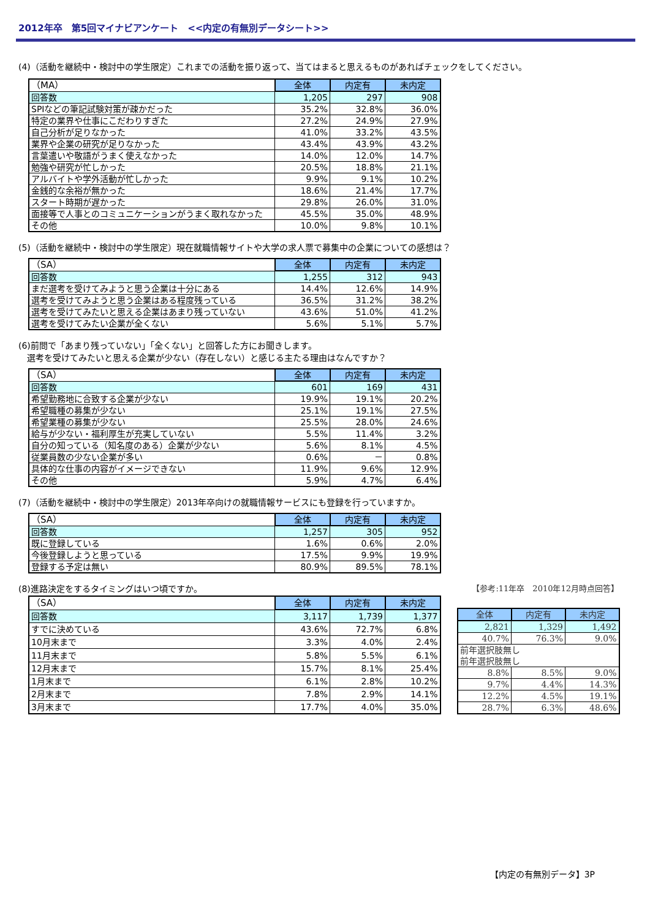2012年卒　第5回マイナビアンケート　<<内定の有無別データシート>>
(4)（活動を継続中・検討中の学生限定）これまでの活動を振り返って、当てはまると思えるものがあればチェックをしてください。
| （MA） | 全体 | 内定有 | 未内定 |
| 回答数 | 1,205 | 297 | 908 |
| SPIなどの筆記試験対策が疎かだった | 35.2% | 32.8% | 36.0% |
| 特定の業界や仕事にこだわりすぎた | 27.2% | 24.9% | 27.9% |
| 自己分析が足りなかった | 41.0% | 33.2% | 43.5% |
| 業界や企業の研究が足りなかった | 43.4% | 43.9% | 43.2% |
| 言葉遣いや敬語がうまく使えなかった | 14.0% | 12.0% | 14.7% |
| 勉強や研究が忙しかった | 20.5% | 18.8% | 21.1% |
| アルバイトや学外活動が忙しかった | 9.9% | 9.1% | 10.2% |
| 金銭的な余裕が無かった | 18.6% | 21.4% | 17.7% |
| スタート時期が遅かった | 29.8% | 26.0% | 31.0% |
| 面接等で人事とのコミュニケーションがうまく取れなかった | 45.5% | 35.0% | 48.9% |
| その他 | 10.0% | 9.8% | 10.1% |
(5)（活動を継続中・検討中の学生限定）現在就職情報サイトや大学の求人票で募集中の企業についての感想は？
| （SA） | 全体 | 内定有 | 未内定 |
| 回答数 | 1,255 | 312 | 943 |
| まだ選考を受けてみようと思う企業は十分にある | 14.4% | 12.6% | 14.9% |
| 選考を受けてみようと思う企業はある程度残っている | 36.5% | 31.2% | 38.2% |
| 選考を受けてみたいと思える企業はあまり残っていない | 43.6% | 51.0% | 41.2% |
| 選考を受けてみたい企業が全くない | 5.6% | 5.1% | 5.7% |
(6)前問で「あまり残っていない」「全くない」と回答した方にお聞きします。
　選考を受けてみたいと思える企業が少ない（存在しない）と感じる主たる理由はなんですか？
| （SA） | 全体 | 内定有 | 未内定 |
| 回答数 | 601 | 169 | 431 |
| 希望勤務地に合致する企業が少ない | 19.9% | 19.1% | 20.2% |
| 希望職種の募集が少ない | 25.1% | 19.1% | 27.5% |
| 希望業種の募集が少ない | 25.5% | 28.0% | 24.6% |
| 給与が少ない・福利厚生が充実していない | 5.5% | 11.4% | 3.2% |
| 自分の知っている（知名度のある）企業が少ない | 5.6% | 8.1% | 4.5% |
| 従業員数の少ない企業が多い | 0.6% | － | 0.8% |
| 具体的な仕事の内容がイメージできない | 11.9% | 9.6% | 12.9% |
| その他 | 5.9% | 4.7% | 6.4% |
(7)（活動を継続中・検討中の学生限定）2013年卒向けの就職情報サービスにも登録を行っていますか。
| （SA） | 全体 | 内定有 | 未内定 |
| 回答数 | 1,257 | 305 | 952 |
| 既に登録している | 1.6% | 0.6% | 2.0% |
| 今後登録しようと思っている | 17.5% | 9.9% | 19.9% |
| 登録する予定は無い | 80.9% | 89.5% | 78.1% |
(8)進路決定をするタイミングはいつ頃ですか。 【参考:11年卒　2010年12月時点回答】
| （SA） | 全体 | 内定有 | 未内定 |
| 回答数 | 3,117 | 1,739 | 1,377 |
| すでに決めている | 43.6% | 72.7% | 6.8% |
| 10月末まで | 3.3% | 4.0% | 2.4% |
| 11月末まで | 5.8% | 5.5% | 6.1% |
| 12月末まで | 15.7% | 8.1% | 25.4% |
| 1月末まで | 6.1% | 2.8% | 10.2% |
| 2月末まで | 7.8% | 2.9% | 14.1% |
| 3月末まで | 17.7% | 4.0% | 35.0% |
| 全体 | 内定有 | 未内定 |
| --- | --- | --- |
| 2,821 | 1,329 | 1,492 |
| 40.7% | 76.3% | 9.0% |
| 前年選択肢無し | | |
| 前年選択肢無し | | |
| 8.8% | 8.5% | 9.0% |
| 9.7% | 4.4% | 14.3% |
| 12.2% | 4.5% | 19.1% |
| 28.7% | 6.3% | 48.6% |
【内定の有無別データ】3P